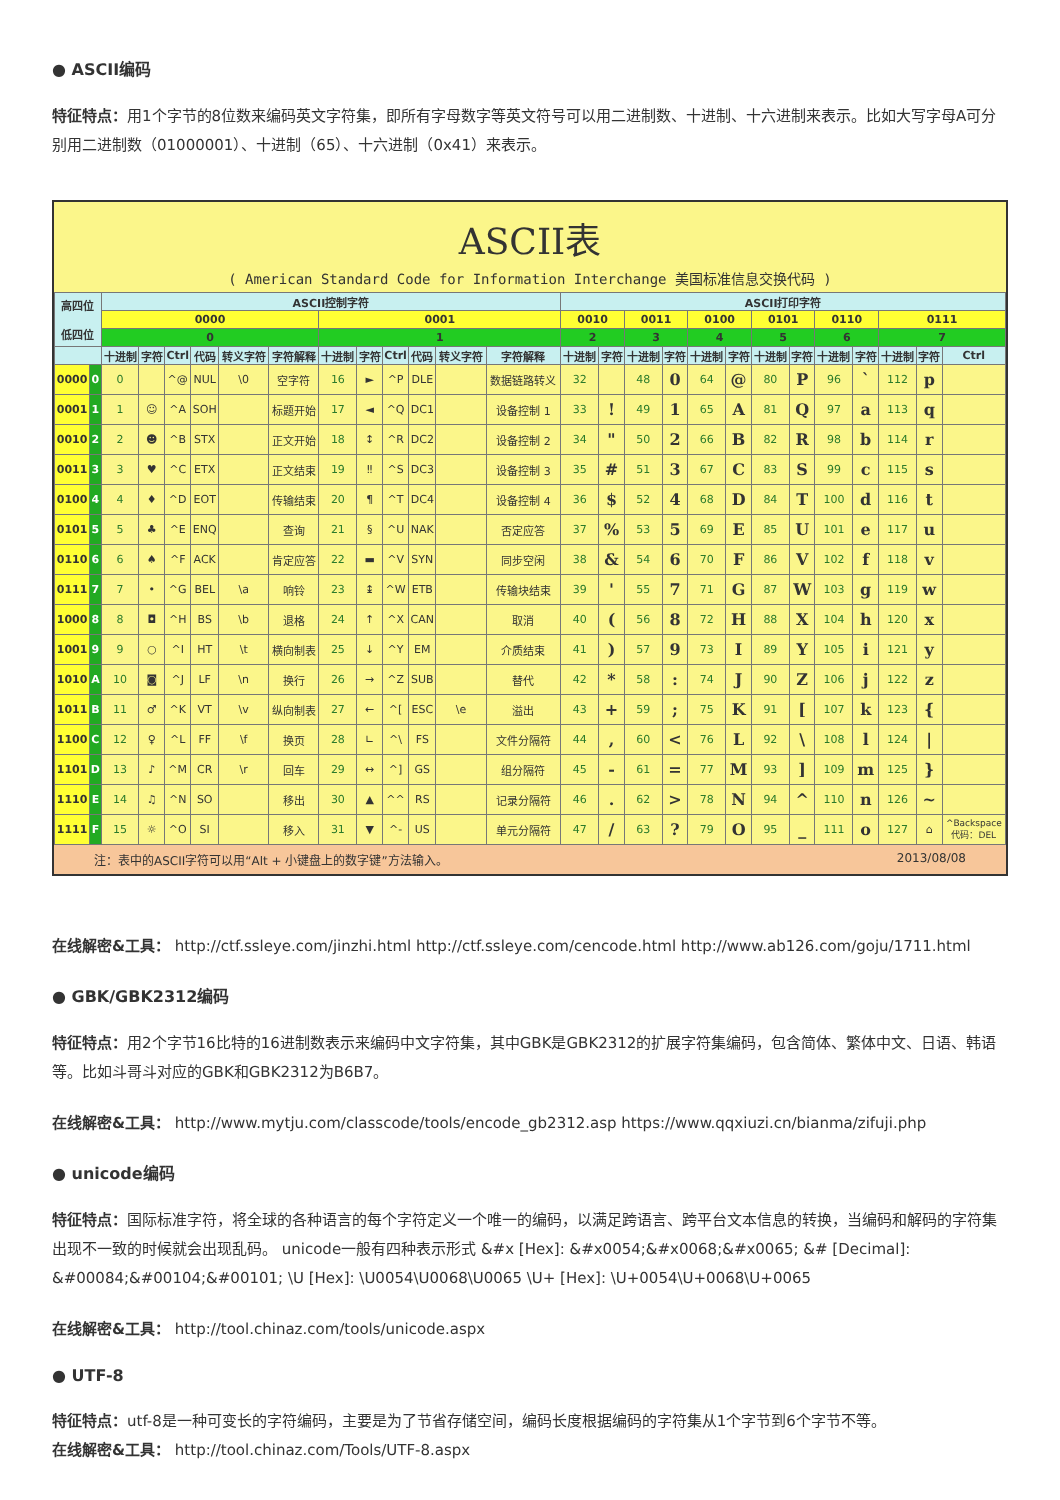● ASCII编码
特征特点：用1个字节的8位数来编码英文字符集，即所有字母数字等英文符号可以用二进制数、十进制、十六进制来表示。比如大写字母A可分别用二进制数（01000001）、十进制（65）、十六进制（0x41）来表示。
ASCII表
( American Standard Code for Information Interchange 美国标准信息交换代码 )
| 高四位 低四位 | | ASCII控制字符 | | | | | | | | | | | | ASCII打印字符 | | | | | | | | | | | | |
| --- | --- | --- | --- | --- | --- | --- | --- | --- | --- | --- | --- | --- | --- | --- | --- | --- | --- | --- | --- | --- | --- | --- | --- | --- | --- | --- |
| | | 0000 | | | | | | 0001 | | | | | | 0010 | | 0011 | | 0100 | | 0101 | | 0110 | | 0111 | | |
| | | 0 | | | | | | 1 | | | | | | 2 | | 3 | | 4 | | 5 | | 6 | | 7 | | |
| | | 十进制 | 字符 | Ctrl | 代码 | 转义字符 | 字符解释 | 十进制 | 字符 | Ctrl | 代码 | 转义字符 | 字符解释 | 十进制 | 字符 | 十进制 | 字符 | 十进制 | 字符 | 十进制 | 字符 | 十进制 | 字符 | 十进制 | 字符 | Ctrl |
| 0000 | 0 | 0 | | ^@ | NUL | \0 | 空字符 | 16 | ► | ^P | DLE | | 数据链路转义 | 32 | | 48 | 0 | 64 | @ | 80 | P | 96 | ` | 112 | p | |
| 0001 | 1 | 1 | ☺ | ^A | SOH | | 标题开始 | 17 | ◄ | ^Q | DC1 | | 设备控制 1 | 33 | ! | 49 | 1 | 65 | A | 81 | Q | 97 | a | 113 | q | |
| 0010 | 2 | 2 | ☻ | ^B | STX | | 正文开始 | 18 | ↕ | ^R | DC2 | | 设备控制 2 | 34 | " | 50 | 2 | 66 | B | 82 | R | 98 | b | 114 | r | |
| 0011 | 3 | 3 | ♥ | ^C | ETX | | 正文结束 | 19 | ‼ | ^S | DC3 | | 设备控制 3 | 35 | # | 51 | 3 | 67 | C | 83 | S | 99 | c | 115 | s | |
| 0100 | 4 | 4 | ♦ | ^D | EOT | | 传输结束 | 20 | ¶ | ^T | DC4 | | 设备控制 4 | 36 | $ | 52 | 4 | 68 | D | 84 | T | 100 | d | 116 | t | |
| 0101 | 5 | 5 | ♣ | ^E | ENQ | | 查询 | 21 | § | ^U | NAK | | 否定应答 | 37 | % | 53 | 5 | 69 | E | 85 | U | 101 | e | 117 | u | |
| 0110 | 6 | 6 | ♠ | ^F | ACK | | 肯定应答 | 22 | ▬ | ^V | SYN | | 同步空闲 | 38 | & | 54 | 6 | 70 | F | 86 | V | 102 | f | 118 | v | |
| 0111 | 7 | 7 | • | ^G | BEL | \a | 响铃 | 23 | ↨ | ^W | ETB | | 传输块结束 | 39 | ' | 55 | 7 | 71 | G | 87 | W | 103 | g | 119 | w | |
| 1000 | 8 | 8 | ◘ | ^H | BS | \b | 退格 | 24 | ↑ | ^X | CAN | | 取消 | 40 | ( | 56 | 8 | 72 | H | 88 | X | 104 | h | 120 | x | |
| 1001 | 9 | 9 | ○ | ^I | HT | \t | 横向制表 | 25 | ↓ | ^Y | EM | | 介质结束 | 41 | ) | 57 | 9 | 73 | I | 89 | Y | 105 | i | 121 | y | |
| 1010 | A | 10 | ◙ | ^J | LF | \n | 换行 | 26 | → | ^Z | SUB | | 替代 | 42 | * | 58 | : | 74 | J | 90 | Z | 106 | j | 122 | z | |
| 1011 | B | 11 | ♂ | ^K | VT | \v | 纵向制表 | 27 | ← | ^[ | ESC | \e | 溢出 | 43 | + | 59 | ; | 75 | K | 91 | [ | 107 | k | 123 | { | |
| 1100 | C | 12 | ♀ | ^L | FF | \f | 换页 | 28 | ∟ | ^\ | FS | | 文件分隔符 | 44 | , | 60 | < | 76 | L | 92 | \ | 108 | l | 124 | / | |
| 1101 | D | 13 | ♪ | ^M | CR | \r | 回车 | 29 | ↔ | ^] | GS | | 组分隔符 | 45 | - | 61 | = | 77 | M | 93 | ] | 109 | m | 125 | } | |
| 1110 | E | 14 | ♫ | ^N | SO | | 移出 | 30 | ▲ | ^^ | RS | | 记录分隔符 | 46 | . | 62 | > | 78 | N | 94 | ^ | 110 | n | 126 | ~ | |
| 1111 | F | 15 | ☼ | ^O | SI | | 移入 | 31 | ▼ | ^- | US | | 单元分隔符 | 47 | / | 63 | ? | 79 | O | 95 | _ | 111 | o | 127 | ⌂ | ^Backspace 代码：DEL |
注：表中的ASCII字符可以用“Alt + 小键盘上的数字键”方法输入。 2013/08/08
在线解密&工具： http://ctf.ssleye.com/jinzhi.html http://ctf.ssleye.com/cencode.html http://www.ab126.com/goju/1711.html
● GBK/GBK2312编码
特征特点：用2个字节16比特的16进制数表示来编码中文字符集，其中GBK是GBK2312的扩展字符集编码，包含简体、繁体中文、日语、韩语等。比如斗哥斗对应的GBK和GBK2312为B6B7。
在线解密&工具： http://www.mytju.com/classcode/tools/encode_gb2312.asp https://www.qqxiuzi.cn/bianma/zifuji.php
● unicode编码
特征特点：国际标准字符，将全球的各种语言的每个字符定义一个唯一的编码，以满足跨语言、跨平台文本信息的转换，当编码和解码的字符集出现不一致的时候就会出现乱码。 unicode一般有四种表示形式 &#x [Hex]: &#x0054;&#x0068;&#x0065; &# [Decimal]: &#00084;&#00104;&#00101; \U [Hex]: \U0054\U0068\U0065 \U+ [Hex]: \U+0054\U+0068\U+0065
在线解密&工具： http://tool.chinaz.com/tools/unicode.aspx
● UTF-8
特征特点：utf-8是一种可变长的字符编码，主要是为了节省存储空间，编码长度根据编码的字符集从1个字节到6个字节不等。
在线解密&工具： http://tool.chinaz.com/Tools/UTF-8.aspx